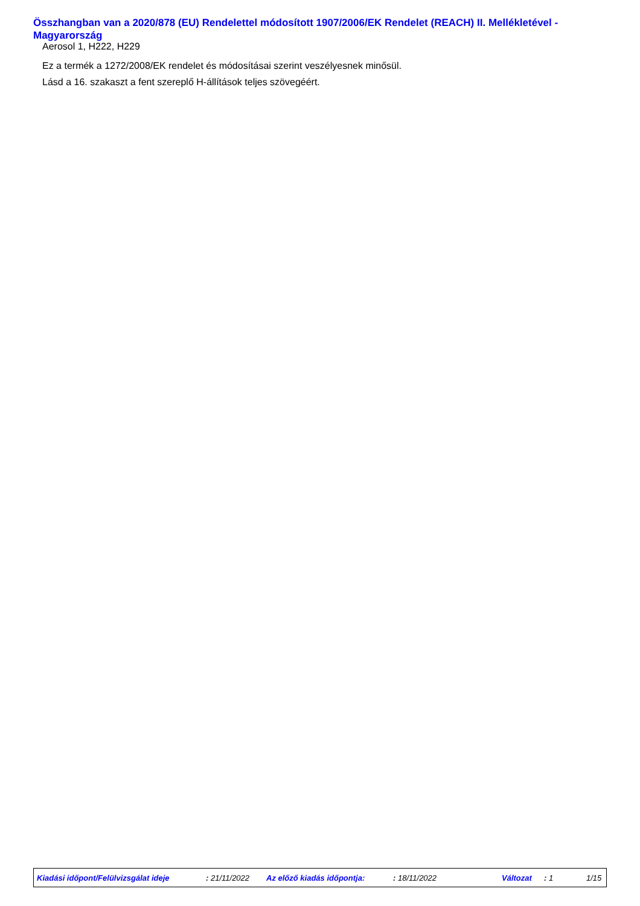Összhangban van a 2020/878 (EU) Rendelettel módosított 1907/2006/EK Rendelet (REACH) II. Mellékletével - Magyarország
Aerosol 1, H222, H229
Ez a termék a 1272/2008/EK rendelet és módosításai szerint veszélyesnek minősül.
Lásd a 16. szakaszt a fent szereplő H-állítások teljes szövegéért.
Kiadási időpont/Felülvizsgálat ideje : 21/11/2022 Az előző kiadás időpontja: : 18/11/2022 Változat : 1 1/15